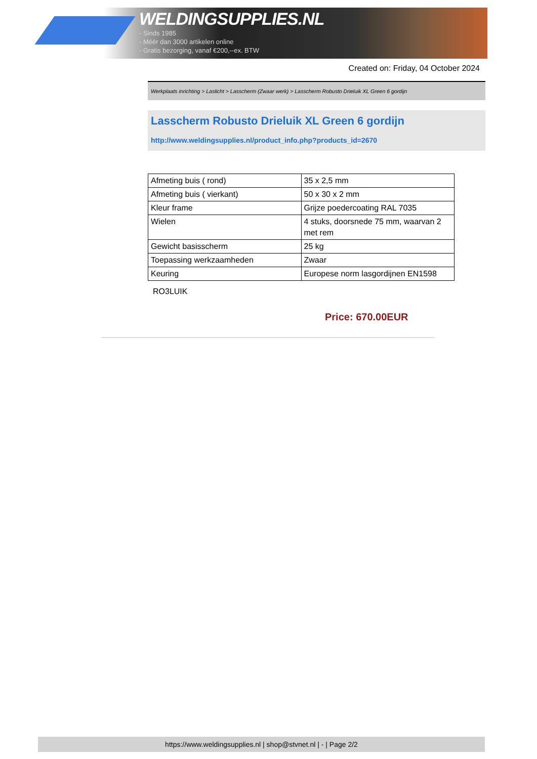WELDINGSUPPLIES.NL
- Sinds 1985
- Méér dan 3000 artikelen online
- Gratis bezorging, vanaf €200,--ex. BTW
Created on: Friday, 04 October 2024
Werkplaats inrichting > Laslicht > Lasscherm (Zwaar werk) > Lasscherm Robusto Drieluik XL Green 6 gordijn
Lasscherm Robusto Drieluik XL Green 6 gordijn
http://www.weldingsupplies.nl/product_info.php?products_id=2670
| Afmeting buis ( rond) | 35 x 2,5 mm |
| Afmeting buis ( vierkant) | 50 x 30 x 2 mm |
| Kleur frame | Grijze poedercoating RAL 7035 |
| Wielen | 4 stuks, doorsnede 75 mm, waarvan 2 met rem |
| Gewicht basisscherm | 25 kg |
| Toepassing werkzaamheden | Zwaar |
| Keuring | Europese norm lasgordijnen EN1598 |
RO3LUIK
Price: 670.00EUR
https://www.weldingsupplies.nl | shop@stvnet.nl | - | Page 2/2